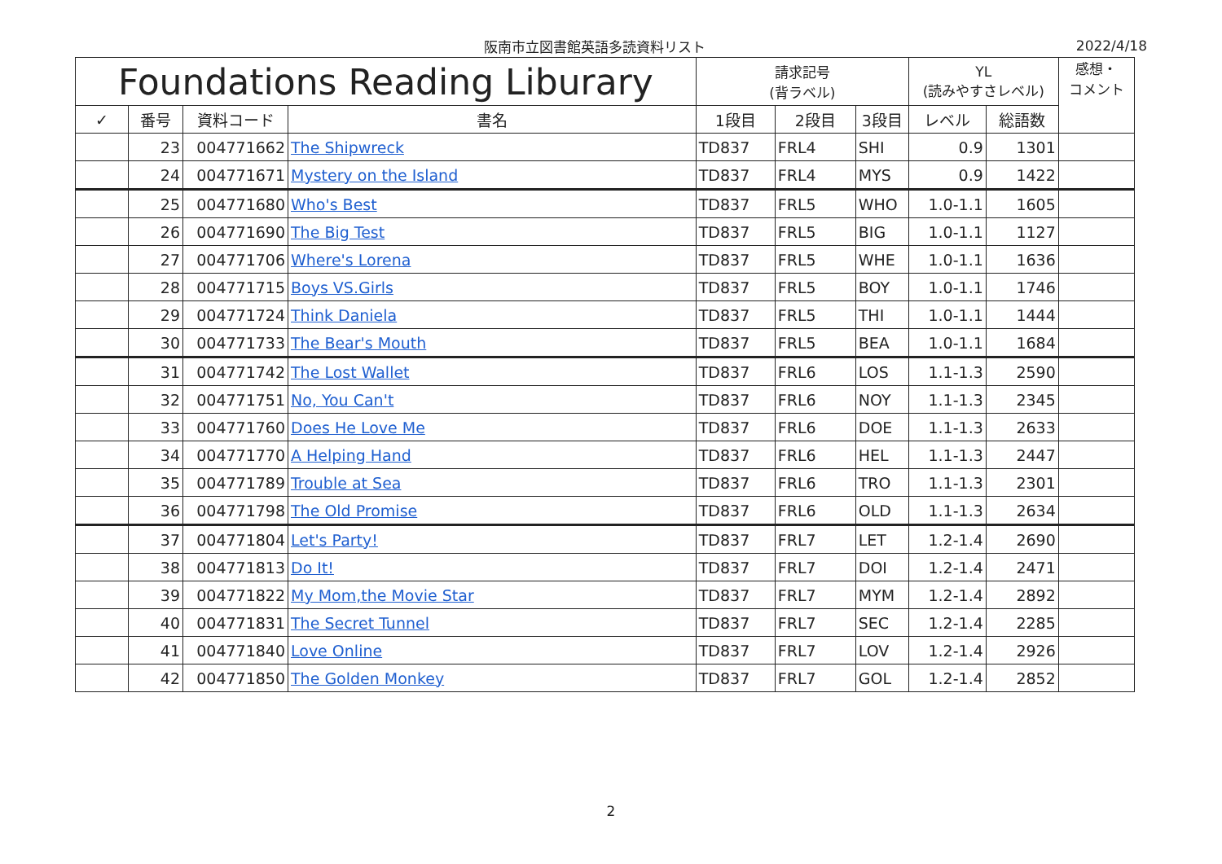阪南市立図書館英語多読資料リスト 2022/4/18
| Foundations Reading Liburary | | | | 請求記号 (背ラベル) | | | YL (読みやすさレベル) | | 感想・ コメント |
| --- | --- | --- | --- | --- | --- | --- | --- | --- | --- |
| ✓ | 番号 | 資料コード | 書名 | 1段目 | 2段目 | 3段目 | レベル | 総語数 | |
| | 23 | 004771662 | The Shipwreck | TD837 | FRL4 | SHI | 0.9 | 1301 | |
| | 24 | 004771671 | Mystery on the Island | TD837 | FRL4 | MYS | 0.9 | 1422 | |
| | 25 | 004771680 | Who's Best | TD837 | FRL5 | WHO | 1.0-1.1 | 1605 | |
| | 26 | 004771690 | The Big Test | TD837 | FRL5 | BIG | 1.0-1.1 | 1127 | |
| | 27 | 004771706 | Where's Lorena | TD837 | FRL5 | WHE | 1.0-1.1 | 1636 | |
| | 28 | 004771715 | Boys VS.Girls | TD837 | FRL5 | BOY | 1.0-1.1 | 1746 | |
| | 29 | 004771724 | Think Daniela | TD837 | FRL5 | THI | 1.0-1.1 | 1444 | |
| | 30 | 004771733 | The Bear's Mouth | TD837 | FRL5 | BEA | 1.0-1.1 | 1684 | |
| | 31 | 004771742 | The Lost Wallet | TD837 | FRL6 | LOS | 1.1-1.3 | 2590 | |
| | 32 | 004771751 | No, You Can't | TD837 | FRL6 | NOY | 1.1-1.3 | 2345 | |
| | 33 | 004771760 | Does He Love Me | TD837 | FRL6 | DOE | 1.1-1.3 | 2633 | |
| | 34 | 004771770 | A Helping Hand | TD837 | FRL6 | HEL | 1.1-1.3 | 2447 | |
| | 35 | 004771789 | Trouble at Sea | TD837 | FRL6 | TRO | 1.1-1.3 | 2301 | |
| | 36 | 004771798 | The Old Promise | TD837 | FRL6 | OLD | 1.1-1.3 | 2634 | |
| | 37 | 004771804 | Let's Party! | TD837 | FRL7 | LET | 1.2-1.4 | 2690 | |
| | 38 | 004771813 | Do It! | TD837 | FRL7 | DOI | 1.2-1.4 | 2471 | |
| | 39 | 004771822 | My Mom,the Movie Star | TD837 | FRL7 | MYM | 1.2-1.4 | 2892 | |
| | 40 | 004771831 | The Secret Tunnel | TD837 | FRL7 | SEC | 1.2-1.4 | 2285 | |
| | 41 | 004771840 | Love Online | TD837 | FRL7 | LOV | 1.2-1.4 | 2926 | |
| | 42 | 004771850 | The Golden Monkey | TD837 | FRL7 | GOL | 1.2-1.4 | 2852 | |
2